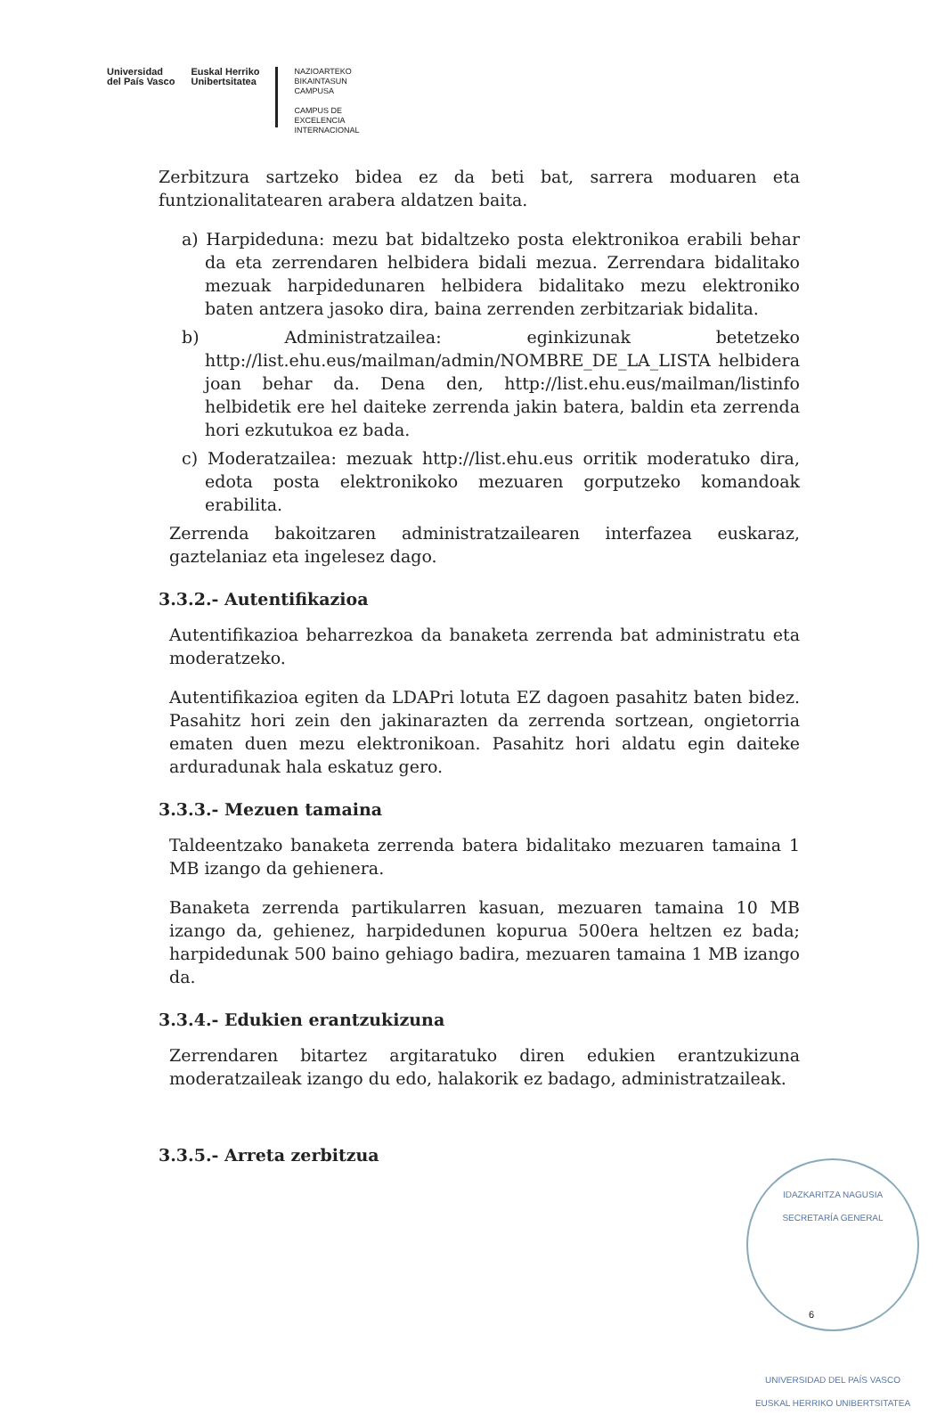Universidad
del País Vasco
Euskal Herriko
Unibertsitatea
NAZIOARTEKO
BIKAINTASUN
CAMPUSA
CAMPUS DE
EXCELENCIA
INTERNACIONAL
Zerbitzura sartzeko bidea ez da beti bat, sarrera moduaren eta funtzionalitatearen arabera aldatzen baita.
a) Harpideduna: mezu bat bidaltzeko posta elektronikoa erabili behar da eta zerrendaren helbidera bidali mezua. Zerrendara bidalitako mezuak harpidedunaren helbidera bidalitako mezu elektroniko baten antzera jasoko dira, baina zerrenden zerbitzariak bidalita.
b) Administratzailea: eginkizunak betetzeko http://list.ehu.eus/mailman/admin/NOMBRE_DE_LA_LISTA helbidera joan behar da. Dena den, http://list.ehu.eus/mailman/listinfo helbidetik ere hel daiteke zerrenda jakin batera, baldin eta zerrenda hori ezkutukoa ez bada.
c) Moderatzailea: mezuak http://list.ehu.eus orritik moderatuko dira, edota posta elektronikoko mezuaren gorputzeko komandoak erabilita.
Zerrenda bakoitzaren administratzailearen interfazea euskaraz, gaztelaniaz eta ingelesez dago.
3.3.2.- Autentifikazioa
Autentifikazioa beharrezkoa da banaketa zerrenda bat administratu eta moderatzeko.
Autentifikazioa egiten da LDAPri lotuta EZ dagoen pasahitz baten bidez. Pasahitz hori zein den jakinarazten da zerrenda sortzean, ongietorria ematen duen mezu elektronikoan. Pasahitz hori aldatu egin daiteke arduradunak hala eskatuz gero.
3.3.3.- Mezuen tamaina
Taldeentzako banaketa zerrenda batera bidalitako mezuaren tamaina 1 MB izango da gehienera.
Banaketa zerrenda partikularren kasuan, mezuaren tamaina 10 MB izango da, gehienez, harpidedunen kopurua 500era heltzen ez bada; harpidedunak 500 baino gehiago badira, mezuaren tamaina 1 MB izango da.
3.3.4.- Edukien erantzukizuna
Zerrendaren bitartez argitaratuko diren edukien erantzukizuna moderatzaileak izango du edo, halakorik ez badago, administratzaileak.
3.3.5.- Arreta zerbitzua
IDAZKARITZA NAGUSIA
SECRETARÍA GENERAL
UNIVERSIDAD DEL PAÍS VASCO
EUSKAL HERRIKO UNIBERTSITATEA
6